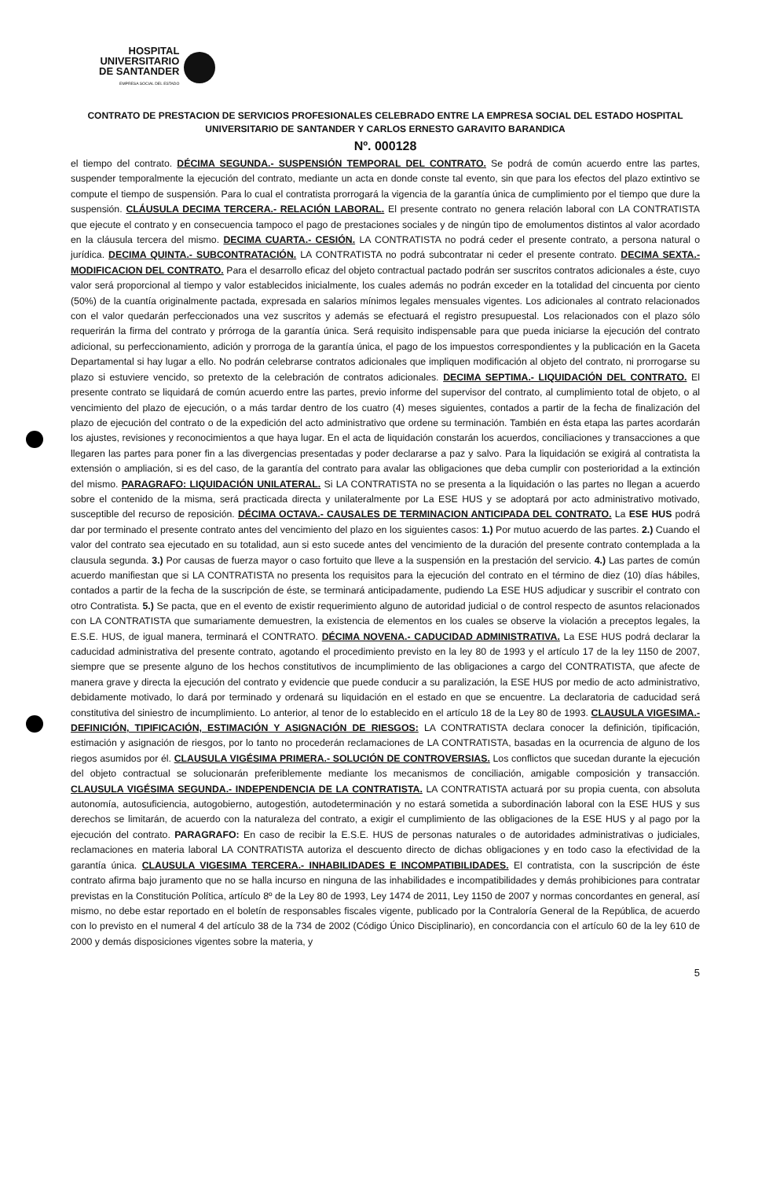HOSPITAL
UNIVERSITARIO
DE SANTANDER
EMPRESA SOCIAL DEL ESTADO
CONTRATO DE PRESTACION DE SERVICIOS PROFESIONALES CELEBRADO ENTRE LA EMPRESA SOCIAL DEL ESTADO HOSPITAL UNIVERSITARIO DE SANTANDER Y CARLOS ERNESTO GARAVITO BARANDICA
Nº. 000128
el tiempo del contrato. DÉCIMA SEGUNDA.- SUSPENSIÓN TEMPORAL DEL CONTRATO. Se podrá de común acuerdo entre las partes, suspender temporalmente la ejecución del contrato, mediante un acta en donde conste tal evento, sin que para los efectos del plazo extintivo se compute el tiempo de suspensión. Para lo cual el contratista prorrogará la vigencia de la garantía única de cumplimiento por el tiempo que dure la suspensión. CLÁUSULA DECIMA TERCERA.- RELACIÓN LABORAL. El presente contrato no genera relación laboral con LA CONTRATISTA que ejecute el contrato y en consecuencia tampoco el pago de prestaciones sociales y de ningún tipo de emolumentos distintos al valor acordado en la cláusula tercera del mismo. DECIMA CUARTA.- CESIÓN. LA CONTRATISTA no podrá ceder el presente contrato, a persona natural o jurídica. DECIMA QUINTA.- SUBCONTRATACIÓN. LA CONTRATISTA no podrá subcontratar ni ceder el presente contrato. DECIMA SEXTA.- MODIFICACION DEL CONTRATO. Para el desarrollo eficaz del objeto contractual pactado podrán ser suscritos contratos adicionales a éste, cuyo valor será proporcional al tiempo y valor establecidos inicialmente, los cuales además no podrán exceder en la totalidad del cincuenta por ciento (50%) de la cuantía originalmente pactada, expresada en salarios mínimos legales mensuales vigentes. Los adicionales al contrato relacionados con el valor quedarán perfeccionados una vez suscritos y además se efectuará el registro presupuestal. Los relacionados con el plazo sólo requerirán la firma del contrato y prórroga de la garantía única. Será requisito indispensable para que pueda iniciarse la ejecución del contrato adicional, su perfeccionamiento, adición y prorroga de la garantía única, el pago de los impuestos correspondientes y la publicación en la Gaceta Departamental si hay lugar a ello. No podrán celebrarse contratos adicionales que impliquen modificación al objeto del contrato, ni prorrogarse su plazo si estuviere vencido, so pretexto de la celebración de contratos adicionales. DECIMA SEPTIMA.- LIQUIDACIÓN DEL CONTRATO. El presente contrato se liquidará de común acuerdo entre las partes, previo informe del supervisor del contrato, al cumplimiento total de objeto, o al vencimiento del plazo de ejecución, o a más tardar dentro de los cuatro (4) meses siguientes, contados a partir de la fecha de finalización del plazo de ejecución del contrato o de la expedición del acto administrativo que ordene su terminación. También en ésta etapa las partes acordarán los ajustes, revisiones y reconocimientos a que haya lugar. En el acta de liquidación constarán los acuerdos, conciliaciones y transacciones a que llegaren las partes para poner fin a las divergencias presentadas y poder declararse a paz y salvo. Para la liquidación se exigirá al contratista la extensión o ampliación, si es del caso, de la garantía del contrato para avalar las obligaciones que deba cumplir con posterioridad a la extinción del mismo. PARAGRAFO: LIQUIDACIÓN UNILATERAL. Si LA CONTRATISTA no se presenta a la liquidación o las partes no llegan a acuerdo sobre el contenido de la misma, será practicada directa y unilateralmente por La ESE HUS y se adoptará por acto administrativo motivado, susceptible del recurso de reposición. DÉCIMA OCTAVA.- CAUSALES DE TERMINACION ANTICIPADA DEL CONTRATO. La ESE HUS podrá dar por terminado el presente contrato antes del vencimiento del plazo en los siguientes casos: 1.) Por mutuo acuerdo de las partes. 2.) Cuando el valor del contrato sea ejecutado en su totalidad, aun si esto sucede antes del vencimiento de la duración del presente contrato contemplada a la clausula segunda. 3.) Por causas de fuerza mayor o caso fortuito que lleve a la suspensión en la prestación del servicio. 4.) Las partes de común acuerdo manifiestan que si LA CONTRATISTA no presenta los requisitos para la ejecución del contrato en el término de diez (10) días hábiles, contados a partir de la fecha de la suscripción de éste, se terminará anticipadamente, pudiendo La ESE HUS adjudicar y suscribir el contrato con otro Contratista. 5.) Se pacta, que en el evento de existir requerimiento alguno de autoridad judicial o de control respecto de asuntos relacionados con LA CONTRATISTA que sumariamente demuestren, la existencia de elementos en los cuales se observe la violación a preceptos legales, la E.S.E. HUS, de igual manera, terminará el CONTRATO. DÉCIMA NOVENA.- CADUCIDAD ADMINISTRATIVA. La ESE HUS podrá declarar la caducidad administrativa del presente contrato, agotando el procedimiento previsto en la ley 80 de 1993 y el artículo 17 de la ley 1150 de 2007, siempre que se presente alguno de los hechos constitutivos de incumplimiento de las obligaciones a cargo del CONTRATISTA, que afecte de manera grave y directa la ejecución del contrato y evidencie que puede conducir a su paralización, la ESE HUS por medio de acto administrativo, debidamente motivado, lo dará por terminado y ordenará su liquidación en el estado en que se encuentre. La declaratoria de caducidad será constitutiva del siniestro de incumplimiento. Lo anterior, al tenor de lo establecido en el artículo 18 de la Ley 80 de 1993. CLAUSULA VIGESIMA.- DEFINICIÓN, TIPIFICACIÓN, ESTIMACIÓN Y ASIGNACIÓN DE RIESGOS: LA CONTRATISTA declara conocer la definición, tipificación, estimación y asignación de riesgos, por lo tanto no procederán reclamaciones de LA CONTRATISTA, basadas en la ocurrencia de alguno de los riegos asumidos por él. CLAUSULA VIGÉSIMA PRIMERA.- SOLUCIÓN DE CONTROVERSIAS. Los conflictos que sucedan durante la ejecución del objeto contractual se solucionarán preferiblemente mediante los mecanismos de conciliación, amigable composición y transacción. CLAUSULA VIGÉSIMA SEGUNDA.- INDEPENDENCIA DE LA CONTRATISTA. LA CONTRATISTA actuará por su propia cuenta, con absoluta autonomía, autosuficiencia, autogobierno, autogestión, autodeterminación y no estará sometida a subordinación laboral con la ESE HUS y sus derechos se limitarán, de acuerdo con la naturaleza del contrato, a exigir el cumplimiento de las obligaciones de la ESE HUS y al pago por la ejecución del contrato. PARAGRAFO: En caso de recibir la E.S.E. HUS de personas naturales o de autoridades administrativas o judiciales, reclamaciones en materia laboral LA CONTRATISTA autoriza el descuento directo de dichas obligaciones y en todo caso la efectividad de la garantía única. CLAUSULA VIGESIMA TERCERA.- INHABILIDADES E INCOMPATIBILIDADES. El contratista, con la suscripción de éste contrato afirma bajo juramento que no se halla incurso en ninguna de las inhabilidades e incompatibilidades y demás prohibiciones para contratar previstas en la Constitución Política, artículo 8º de la Ley 80 de 1993, Ley 1474 de 2011, Ley 1150 de 2007 y normas concordantes en general, así mismo, no debe estar reportado en el boletín de responsables fiscales vigente, publicado por la Contraloría General de la República, de acuerdo con lo previsto en el numeral 4 del artículo 38 de la 734 de 2002 (Código Único Disciplinario), en concordancia con el artículo 60 de la ley 610 de 2000 y demás disposiciones vigentes sobre la materia, y
5